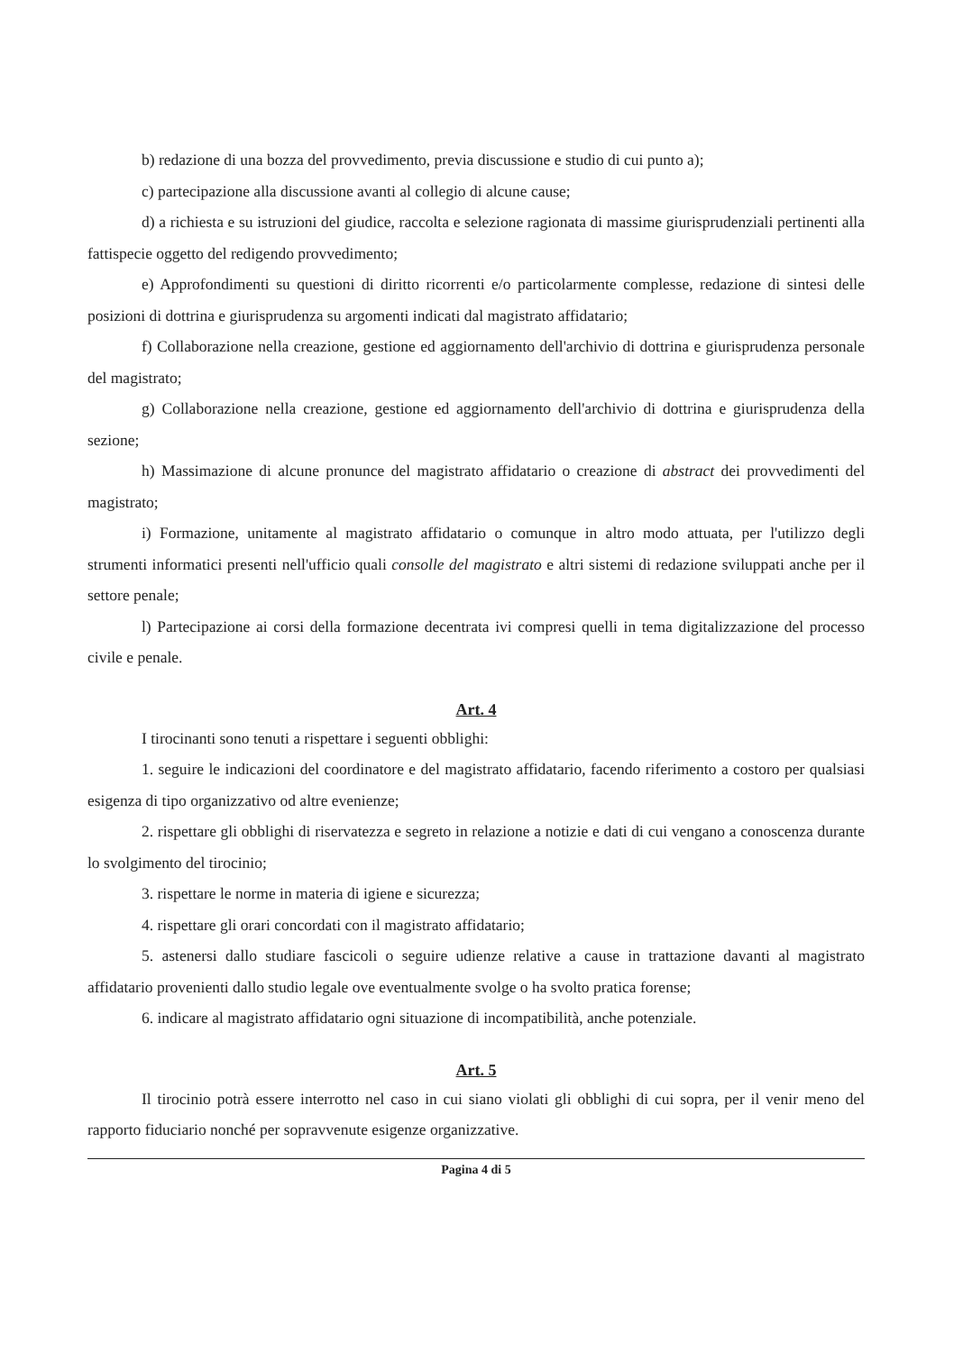b) redazione di una bozza del provvedimento, previa discussione e studio di cui punto a);
c) partecipazione alla discussione avanti al collegio di alcune cause;
d) a richiesta e su istruzioni del giudice, raccolta e selezione ragionata di massime giurisprudenziali pertinenti alla fattispecie oggetto del redigendo provvedimento;
e) Approfondimenti su questioni di diritto ricorrenti e/o particolarmente complesse, redazione di sintesi delle posizioni di dottrina e giurisprudenza su argomenti indicati dal magistrato affidatario;
f) Collaborazione nella creazione, gestione ed aggiornamento dell'archivio di dottrina e giurisprudenza personale del magistrato;
g) Collaborazione nella creazione, gestione ed aggiornamento dell'archivio di dottrina e giurisprudenza della sezione;
h) Massimazione di alcune pronunce del magistrato affidatario o creazione di abstract dei provvedimenti del magistrato;
i) Formazione, unitamente al magistrato affidatario o comunque in altro modo attuata, per l'utilizzo degli strumenti informatici presenti nell'ufficio quali consolle del magistrato e altri sistemi di redazione sviluppati anche per il settore penale;
l) Partecipazione ai corsi della formazione decentrata ivi compresi quelli in tema digitalizzazione del processo civile e penale.
Art. 4
I tirocinanti sono tenuti a rispettare i seguenti obblighi:
1. seguire le indicazioni del coordinatore e del magistrato affidatario, facendo riferimento a costoro per qualsiasi esigenza di tipo organizzativo od altre evenienze;
2. rispettare gli obblighi di riservatezza e segreto in relazione a notizie e dati di cui vengano a conoscenza durante lo svolgimento del tirocinio;
3. rispettare le norme in materia di igiene e sicurezza;
4. rispettare gli orari concordati con il magistrato affidatario;
5. astenersi dallo studiare fascicoli o seguire udienze relative a cause in trattazione davanti al magistrato affidatario provenienti dallo studio legale ove eventualmente svolge o ha svolto pratica forense;
6. indicare al magistrato affidatario ogni situazione di incompatibilità, anche potenziale.
Art. 5
Il tirocinio potrà essere interrotto nel caso in cui siano violati gli obblighi di cui sopra, per il venir meno del rapporto fiduciario nonché per sopravvenute esigenze organizzative.
Pagina 4 di 5